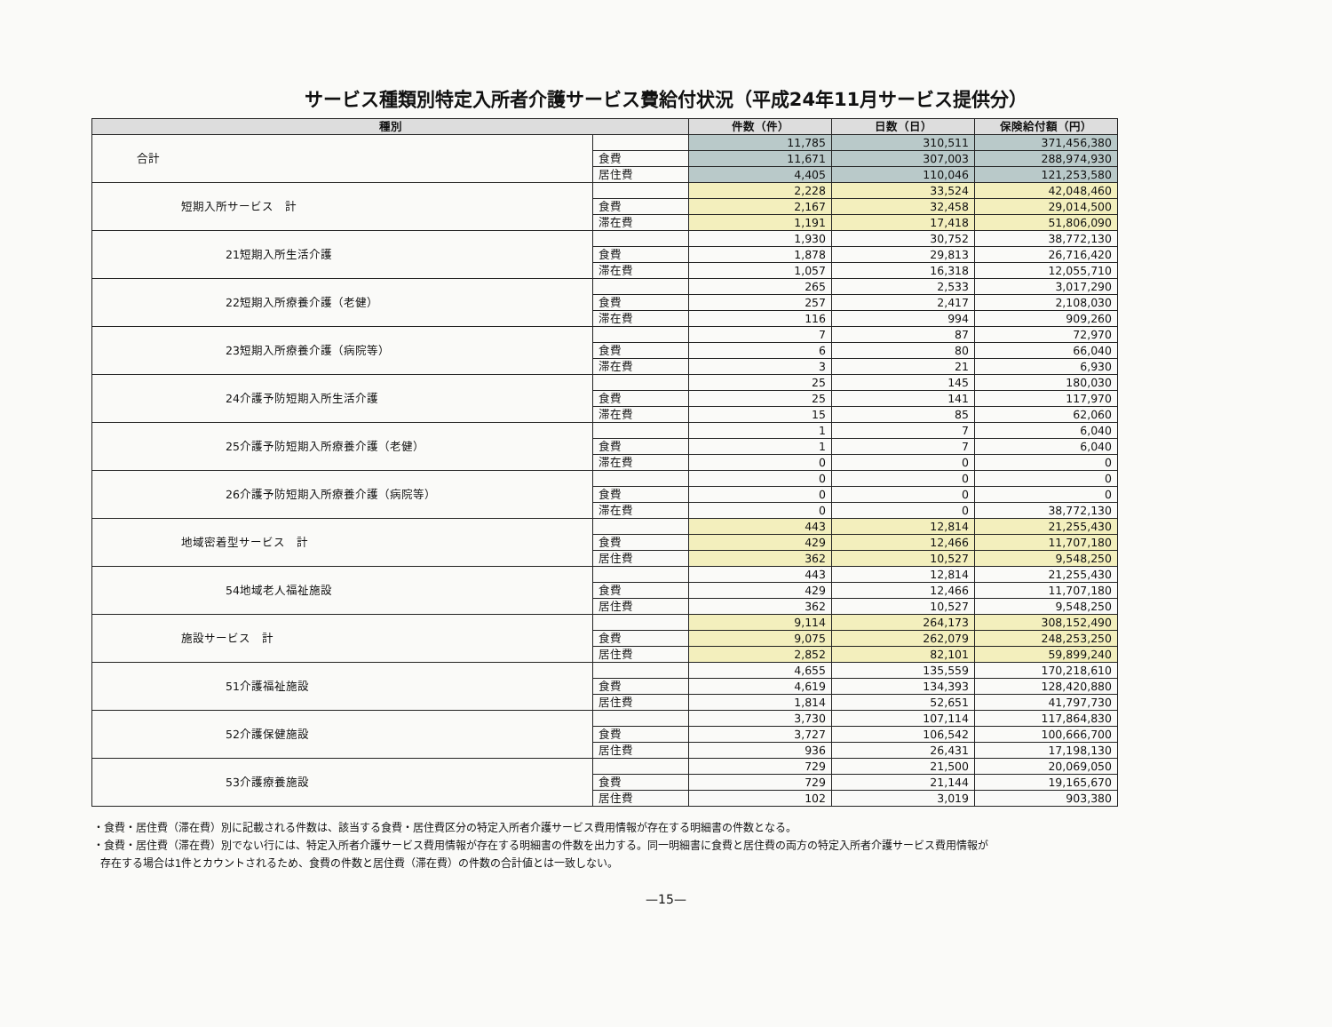サービス種類別特定入所者介護サービス費給付状況（平成24年11月サービス提供分）
| 種別 | | 件数（件） | 日数（日） | 保険給付額（円） |
| --- | --- | --- | --- | --- |
| 合計 | | 11,785 | 310,511 | 371,456,380 |
| | 食費 | 11,671 | 307,003 | 288,974,930 |
| | 居住費 | 4,405 | 110,046 | 121,253,580 |
| 短期入所サービス 計 | | 2,228 | 33,524 | 42,048,460 |
| | 食費 | 2,167 | 32,458 | 29,014,500 |
| | 滞在費 | 1,191 | 17,418 | 51,806,090 |
| 21短期入所生活介護 | | 1,930 | 30,752 | 38,772,130 |
| | 食費 | 1,878 | 29,813 | 26,716,420 |
| | 滞在費 | 1,057 | 16,318 | 12,055,710 |
| 22短期入所療養介護（老健） | | 265 | 2,533 | 3,017,290 |
| | 食費 | 257 | 2,417 | 2,108,030 |
| | 滞在費 | 116 | 994 | 909,260 |
| 23短期入所療養介護（病院等） | | 7 | 87 | 72,970 |
| | 食費 | 6 | 80 | 66,040 |
| | 滞在費 | 3 | 21 | 6,930 |
| 24介護予防短期入所生活介護 | | 25 | 145 | 180,030 |
| | 食費 | 25 | 141 | 117,970 |
| | 滞在費 | 15 | 85 | 62,060 |
| 25介護予防短期入所療養介護（老健） | | 1 | 7 | 6,040 |
| | 食費 | 1 | 7 | 6,040 |
| | 滞在費 | 0 | 0 | 0 |
| 26介護予防短期入所療養介護（病院等） | | 0 | 0 | 0 |
| | 食費 | 0 | 0 | 0 |
| | 滞在費 | 0 | 0 | 38,772,130 |
| 地域密着型サービス 計 | | 443 | 12,814 | 21,255,430 |
| | 食費 | 429 | 12,466 | 11,707,180 |
| | 居住費 | 362 | 10,527 | 9,548,250 |
| 54地域老人福祉施設 | | 443 | 12,814 | 21,255,430 |
| | 食費 | 429 | 12,466 | 11,707,180 |
| | 居住費 | 362 | 10,527 | 9,548,250 |
| 施設サービス 計 | | 9,114 | 264,173 | 308,152,490 |
| | 食費 | 9,075 | 262,079 | 248,253,250 |
| | 居住費 | 2,852 | 82,101 | 59,899,240 |
| 51介護福祉施設 | | 4,655 | 135,559 | 170,218,610 |
| | 食費 | 4,619 | 134,393 | 128,420,880 |
| | 居住費 | 1,814 | 52,651 | 41,797,730 |
| 52介護保健施設 | | 3,730 | 107,114 | 117,864,830 |
| | 食費 | 3,727 | 106,542 | 100,666,700 |
| | 居住費 | 936 | 26,431 | 17,198,130 |
| 53介護療養施設 | | 729 | 21,500 | 20,069,050 |
| | 食費 | 729 | 21,144 | 19,165,670 |
| | 居住費 | 102 | 3,019 | 903,380 |
・食費・居住費（滞在費）別に記載される件数は、該当する食費・居住費区分の特定入所者介護サービス費用情報が存在する明細書の件数となる。
・食費・居住費（滞在費）別でない行には、特定入所者介護サービス費用情報が存在する明細書の件数を出力する。同一明細書に食費と居住費の両方の特定入所者介護サービス費用情報が
存在する場合は1件とカウントされるため、食費の件数と居住費（滞在費）の件数の合計値とは一致しない。
—15—